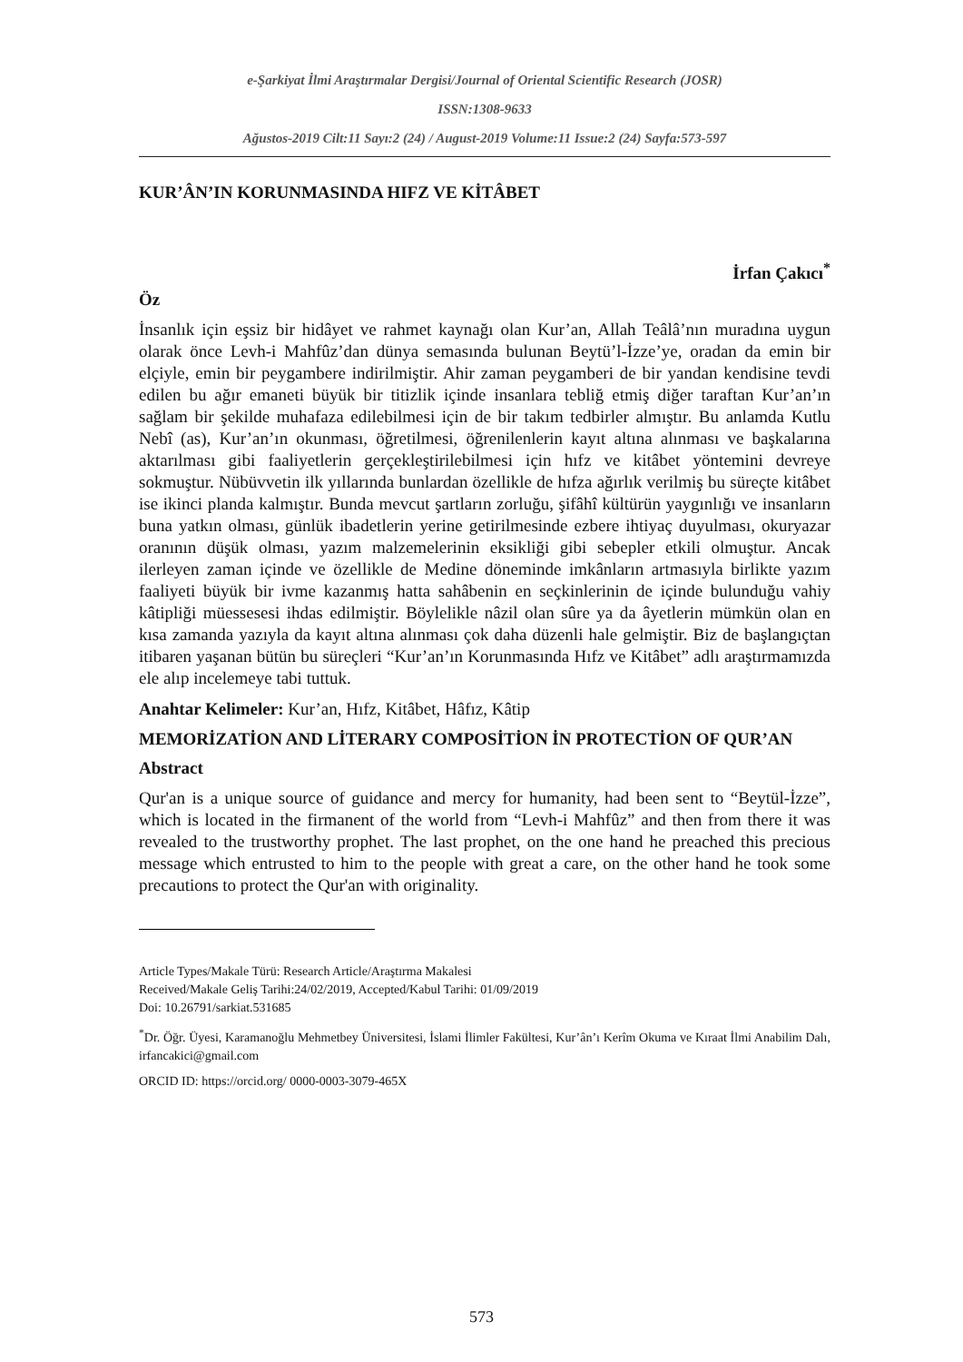e-Şarkiyat İlmi Araştırmalar Dergisi/Journal of Oriental Scientific Research (JOSR)
ISSN:1308-9633
Ağustos-2019 Cilt:11 Sayı:2 (24) / August-2019 Volume:11 Issue:2 (24) Sayfa:573-597
KUR’ÂN’IN KORUNMASINDA HIFZ VE KİTÂBET
İrfan Çakıcı<sup>*</sup>
Öz
İnsanlık için eşsiz bir hidâyet ve rahmet kaynağı olan Kur’an, Allah Teâlâ’nın muradına uygun olarak önce Levh-i Mahfûz’dan dünya semasında bulunan Beytü’l-İzze’ye, oradan da emin bir elçiyle, emin bir peygambere indirilmiştir. Ahir zaman peygamberi de bir yandan kendisine tevdi edilen bu ağır emaneti büyük bir titizlik içinde insanlara tebliğ etmiş diğer taraftan Kur’an’ın sağlam bir şekilde muhafaza edilebilmesi için de bir takım tedbirler almıştır. Bu anlamda Kutlu Nebî (as), Kur’an’ın okunması, öğretilmesi, öğrenilenlerin kayıt altına alınması ve başkalarına aktarılması gibi faaliyetlerin gerçekleştirilebilmesi için hıfz ve kitâbet yöntemini devreye sokmuştur. Nübüvvetin ilk yıllarında bunlardan özellikle de hıfza ağırlık verilmiş bu süreçte kitâbet ise ikinci planda kalmıştır. Bunda mevcut şartların zorluğu, şifâhî kültürün yaygınlığı ve insanların buna yatkın olması, günlük ibadetlerin yerine getirilmesinde ezbere ihtiyaç duyulması, okuryazar oranının düşük olması, yazım malzemelerinin eksikliği gibi sebepler etkili olmuştur. Ancak ilerleyen zaman içinde ve özellikle de Medine döneminde imkânların artmasıyla birlikte yazım faaliyeti büyük bir ivme kazanmış hatta sahâbenin en seçkinlerinin de içinde bulunduğu vahiy kâtipliği müessesesi ihdas edilmiştir. Böylelikle nâzil olan sûre ya da âyetlerin mümkün olan en kısa zamanda yazıyla da kayıt altına alınması çok daha düzenli hale gelmiştir. Biz de başlangıçtan itibaren yaşanan bütün bu süreçleri “Kur’an’ın Korunmasında Hıfz ve Kitâbet” adlı araştırmamızda ele alıp incelemeye tabi tuttuk.
Anahtar Kelimeler: Kur’an, Hıfz, Kitâbet, Hâfız, Kâtip
MEMORİZATİON AND LİTERARY COMPOSİTİON İN PROTECTİON OF QUR’AN
Abstract
Qur'an is a unique source of guidance and mercy for humanity, had been sent to “Beytül-İzze”, which is located in the firmanent of the world from “Levh-i Mahfûz” and then from there it was revealed to the trustworthy prophet. The last prophet, on the one hand he preached this precious message which entrusted to him to the people with great a care, on the other hand he took some precautions to protect the Qur'an with originality.
Article Types/Makale Türü: Research Article/Araştırma Makalesi
Received/Makale Geliş Tarihi:24/02/2019, Accepted/Kabul Tarihi: 01/09/2019
Doi: 10.26791/sarkiat.531685
<sup>*</sup> Dr. Öğr. Üyesi, Karamanoğlu Mehmetbey Üniversitesi, İslami İlimler Fakültesi, Kur’ân’ı Kerîm Okuma ve Kıraat İlmi Anabilim Dalı, irfancakici@gmail.com
ORCID ID: https://orcid.org/ 0000-0003-3079-465X
573